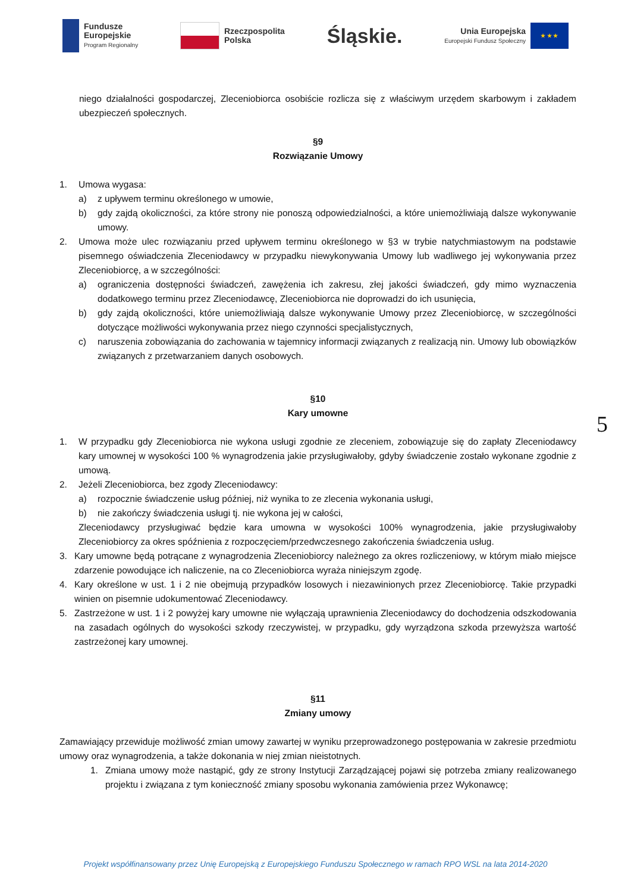Fundusze
Europejskie
Program Regionalny
Rzeczpospolita
Polska
Śląskie.
Unia Europejska
Europejski Fundusz Społeczny
★ ★ ★
niego działalności gospodarczej, Zleceniobiorca osobiście rozlicza się z właściwym urzędem skarbowym i zakładem ubezpieczeń społecznych.
§9
Rozwiązanie Umowy
1. Umowa wygasa:
a) z upływem terminu określonego w umowie,
b) gdy zajdą okoliczności, za które strony nie ponoszą odpowiedzialności, a które uniemożliwiają dalsze wykonywanie umowy.
2. Umowa może ulec rozwiązaniu przed upływem terminu określonego w §3 w trybie natychmiastowym na podstawie pisemnego oświadczenia Zleceniodawcy w przypadku niewykonywania Umowy lub wadliwego jej wykonywania przez Zleceniobiorcę, a w szczególności:
a) ograniczenia dostępności świadczeń, zawężenia ich zakresu, złej jakości świadczeń, gdy mimo wyznaczenia dodatkowego terminu przez Zleceniodawcę, Zleceniobiorca nie doprowadzi do ich usunięcia,
b) gdy zajdą okoliczności, które uniemożliwiają dalsze wykonywanie Umowy przez Zleceniobiorcę, w szczególności dotyczące możliwości wykonywania przez niego czynności specjalistycznych,
c) naruszenia zobowiązania do zachowania w tajemnicy informacji związanych z realizacją nin. Umowy lub obowiązków związanych z przetwarzaniem danych osobowych.
§10
Kary umowne
1. W przypadku gdy Zleceniobiorca nie wykona usługi zgodnie ze zleceniem, zobowiązuje się do zapłaty Zleceniodawcy kary umownej w wysokości 100 % wynagrodzenia jakie przysługiwałoby, gdyby świadczenie zostało wykonane zgodnie z umową.
2. Jeżeli Zleceniobiorca, bez zgody Zleceniodawcy:
a) rozpocznie świadczenie usług później, niż wynika to ze zlecenia wykonania usługi,
b) nie zakończy świadczenia usługi tj. nie wykona jej w całości,
Zleceniodawcy przysługiwać będzie kara umowna w wysokości 100% wynagrodzenia, jakie przysługiwałoby Zleceniobiorcy za okres spóźnienia z rozpoczęciem/przedwczesnego zakończenia świadczenia usług.
3. Kary umowne będą potrącane z wynagrodzenia Zleceniobiorcy należnego za okres rozliczeniowy, w którym miało miejsce zdarzenie powodujące ich naliczenie, na co Zleceniobiorca wyraża niniejszym zgodę.
4. Kary określone w ust. 1 i 2 nie obejmują przypadków losowych i niezawinionych przez Zleceniobiorcę. Takie przypadki winien on pisemnie udokumentować Zleceniodawcy.
5. Zastrzeżone w ust. 1 i 2 powyżej kary umowne nie wyłączają uprawnienia Zleceniodawcy do dochodzenia odszkodowania na zasadach ogólnych do wysokości szkody rzeczywistej, w przypadku, gdy wyrządzona szkoda przewyższa wartość zastrzeżonej kary umownej.
§11
Zmiany umowy
Zamawiający przewiduje możliwość zmian umowy zawartej w wyniku przeprowadzonego postępowania w zakresie przedmiotu umowy oraz wynagrodzenia, a także dokonania w niej zmian nieistotnych.
1. Zmiana umowy może nastąpić, gdy ze strony Instytucji Zarządzającej pojawi się potrzeba zmiany realizowanego projektu i związana z tym konieczność zmiany sposobu wykonania zamówienia przez Wykonawcę;
5
Projekt współfinansowany przez Unię Europejską z Europejskiego Funduszu Społecznego w ramach RPO WSL na lata 2014-2020